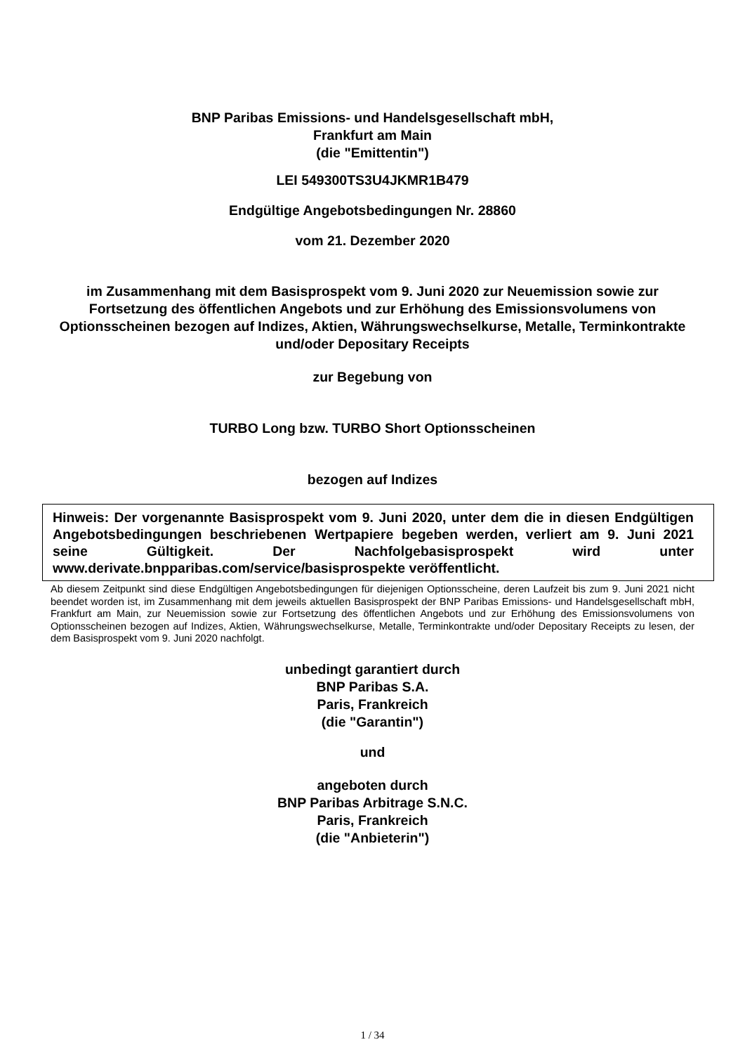BNP Paribas Emissions- und Handelsgesellschaft mbH,
Frankfurt am Main
(die "Emittentin")
LEI 549300TS3U4JKMR1B479
Endgültige Angebotsbedingungen Nr. 28860
vom 21. Dezember 2020
im Zusammenhang mit dem Basisprospekt vom 9. Juni 2020 zur Neuemission sowie zur Fortsetzung des öffentlichen Angebots und zur Erhöhung des Emissionsvolumens von Optionsscheinen bezogen auf Indizes, Aktien, Währungswechselkurse, Metalle, Terminkontrakte und/oder Depositary Receipts
zur Begebung von
TURBO Long bzw. TURBO Short Optionsscheinen
bezogen auf Indizes
Hinweis: Der vorgenannte Basisprospekt vom 9. Juni 2020, unter dem die in diesen Endgültigen Angebotsbedingungen beschriebenen Wertpapiere begeben werden, verliert am 9. Juni 2021 seine Gültigkeit. Der Nachfolgebasisprospekt wird unter www.derivate.bnpparibas.com/service/basisprospekte veröffentlicht.
Ab diesem Zeitpunkt sind diese Endgültigen Angebotsbedingungen für diejenigen Optionsscheine, deren Laufzeit bis zum 9. Juni 2021 nicht beendet worden ist, im Zusammenhang mit dem jeweils aktuellen Basisprospekt der BNP Paribas Emissions- und Handelsgesellschaft mbH, Frankfurt am Main, zur Neuemission sowie zur Fortsetzung des öffentlichen Angebots und zur Erhöhung des Emissionsvolumens von Optionsscheinen bezogen auf Indizes, Aktien, Währungswechselkurse, Metalle, Terminkontrakte und/oder Depositary Receipts zu lesen, der dem Basisprospekt vom 9. Juni 2020 nachfolgt.
unbedingt garantiert durch
BNP Paribas S.A.
Paris, Frankreich
(die "Garantin")
und
angeboten durch
BNP Paribas Arbitrage S.N.C.
Paris, Frankreich
(die "Anbieterin")
1 / 34